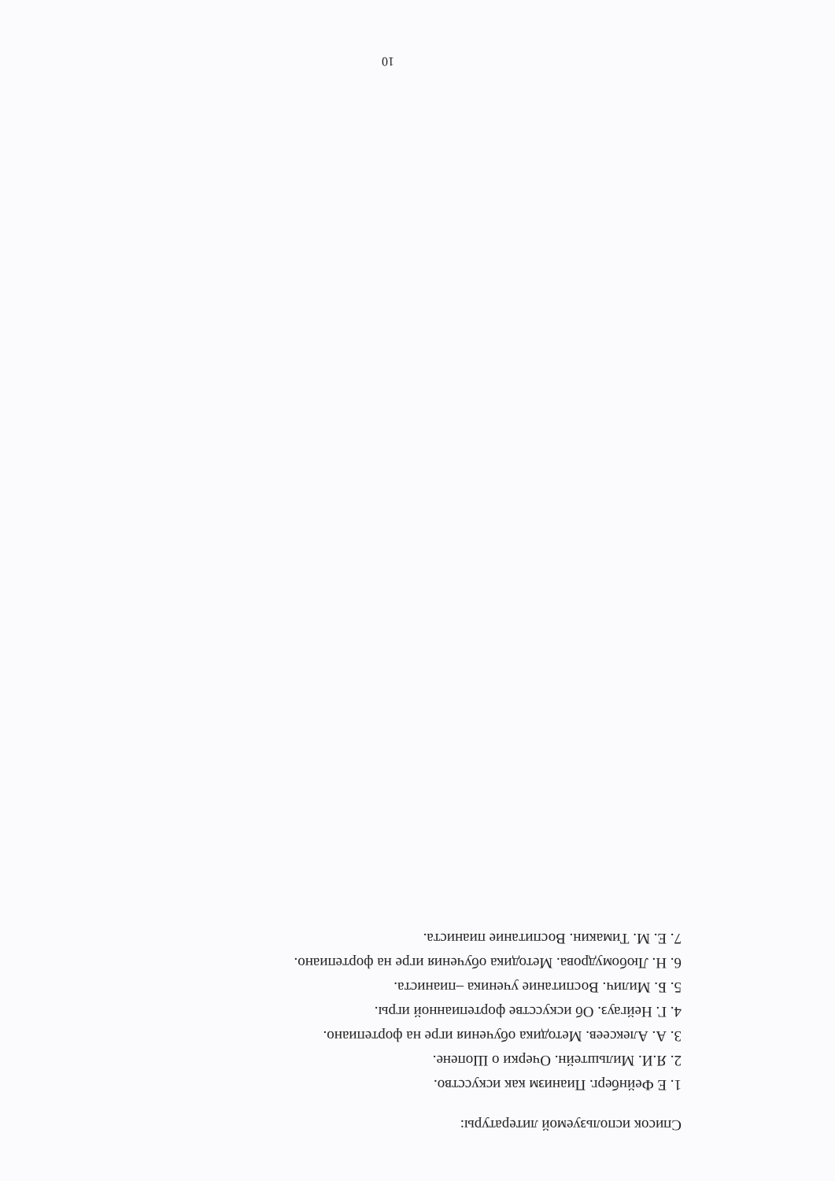Список используемой литературы:
1. Е Фейнберг. Пианизм как искусство.
2. Я.И. Мильштейн. Очерки о Шопене.
3. А. Алексеев. Методика обучения игре на фортепиано.
4. Г. Нейгауз. Об искусстве фортепианной игры.
5. Б. Милич. Воспитание ученика –пианиста.
6. Н. Любомудрова. Методика обучения игре на фортепиано.
7. Е. М. Тимакин. Воспитание пианиста.
10